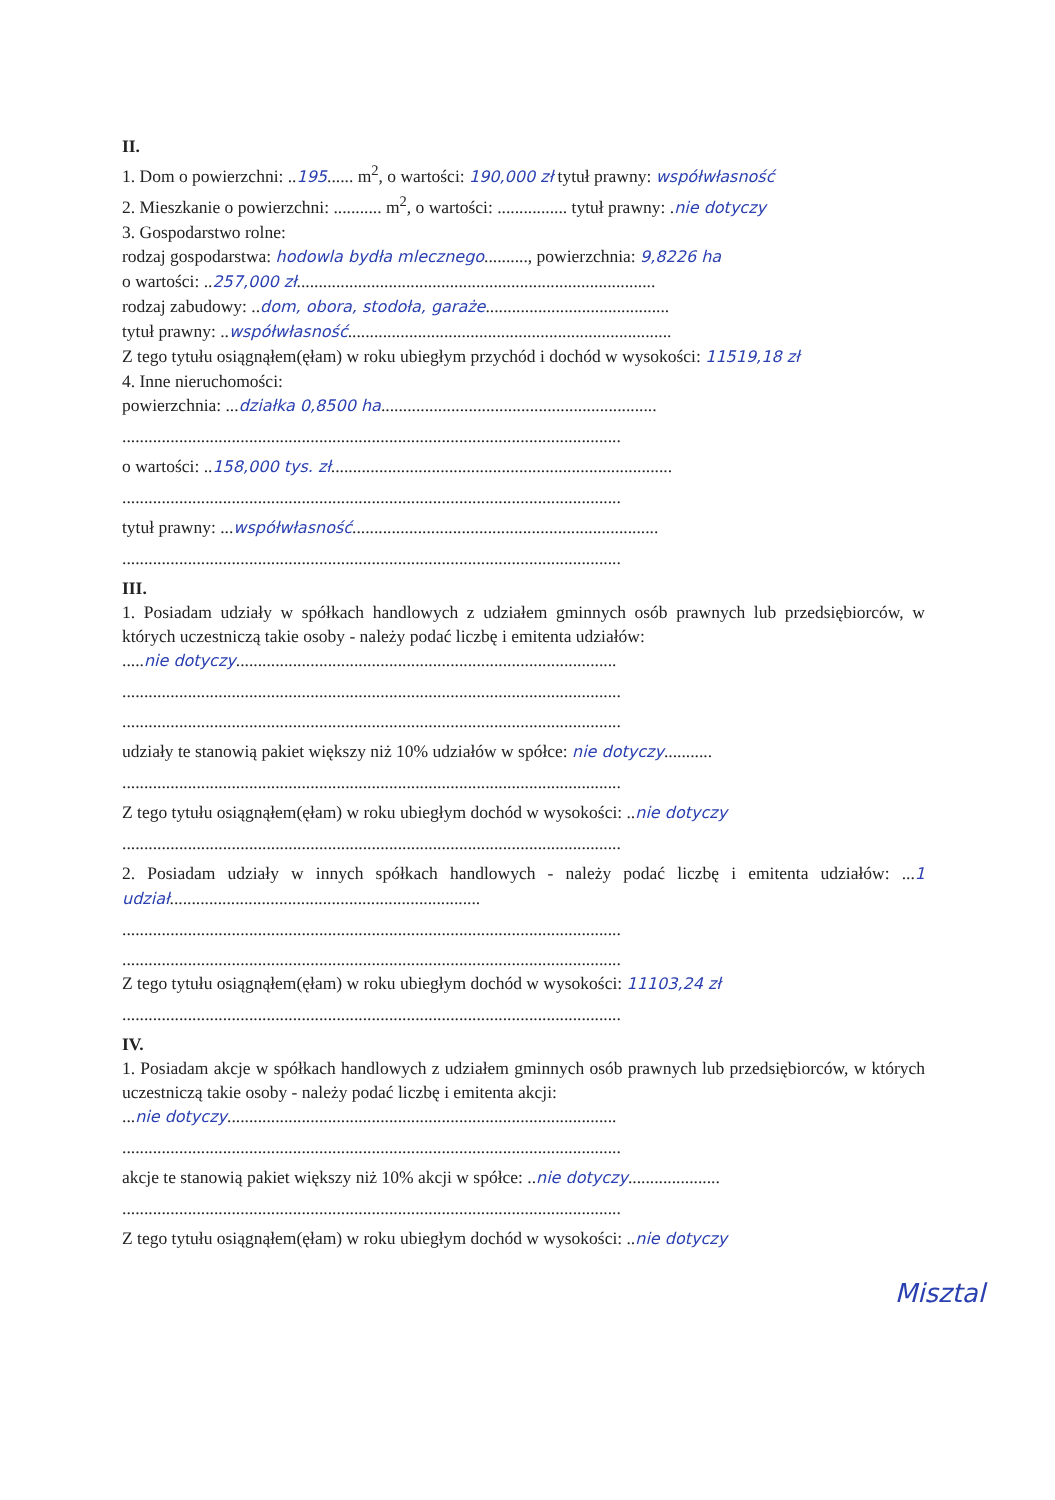II.
1. Dom o powierzchni: ..195...... m<sup>2</sup>, o wartości: 190,000 zł tytuł prawny: współwłasność
2. Mieszkanie o powierzchni: ........... m<sup>2</sup>, o wartości: ................ tytuł prawny: .nie dotyczy
3. Gospodarstwo rolne:
rodzaj gospodarstwa: hodowla bydła mlecznego.........., powierzchnia: 9,8226 ha
o wartości: ..257,000 zł..................................................................................
rodzaj zabudowy: ..dom, obora, stodoła, garaże..........................................
tytuł prawny: ..współwłasność..........................................................................
Z tego tytułu osiągnąłem(ęłam) w roku ubiegłym przychód i dochód w wysokości: 11519,18 zł
4. Inne nieruchomości:
powierzchnia: ...działka 0,8500 ha...............................................................
..................................................................................................................
o wartości: ..158,000 tys. zł..............................................................................
..................................................................................................................
tytuł prawny: ...współwłasność......................................................................
..................................................................................................................
III.
1. Posiadam udziały w spółkach handlowych z udziałem gminnych osób prawnych lub przedsiębiorców, w których uczestniczą takie osoby - należy podać liczbę i emitenta udziałów:
.....nie dotyczy.......................................................................................
..................................................................................................................
..................................................................................................................
udziały te stanowią pakiet większy niż 10% udziałów w spółce: nie dotyczy...........
..................................................................................................................
Z tego tytułu osiągnąłem(ęłam) w roku ubiegłym dochód w wysokości: ..nie dotyczy
..................................................................................................................
2. Posiadam udziały w innych spółkach handlowych - należy podać liczbę i emitenta udziałów: ...1 udział.......................................................................
..................................................................................................................
..................................................................................................................
Z tego tytułu osiągnąłem(ęłam) w roku ubiegłym dochód w wysokości: 11103,24 zł
..................................................................................................................
IV.
1. Posiadam akcje w spółkach handlowych z udziałem gminnych osób prawnych lub przedsiębiorców, w których uczestniczą takie osoby - należy podać liczbę i emitenta akcji:
...nie dotyczy.........................................................................................
..................................................................................................................
akcje te stanowią pakiet większy niż 10% akcji w spółce: ..nie dotyczy.....................
..................................................................................................................
Z tego tytułu osiągnąłem(ęłam) w roku ubiegłym dochód w wysokości: ..nie dotyczy
Misztal